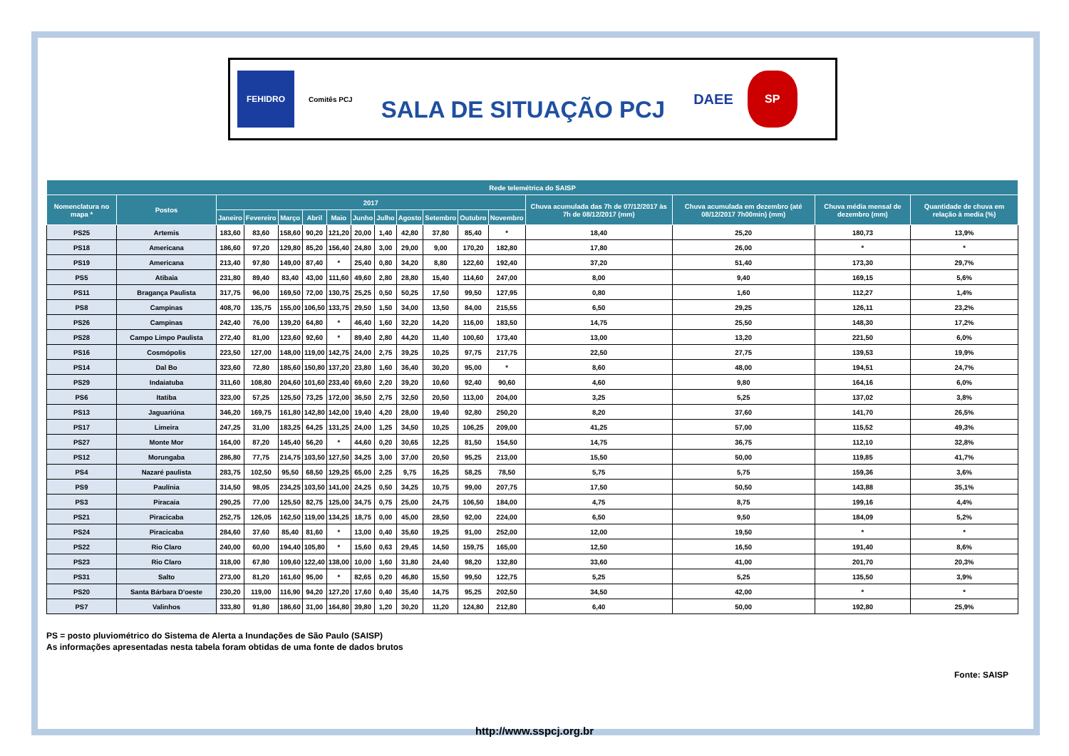FEHIDRO
Comitês PCJ
SALA DE SITUAÇÃO PCJ
DAEE
SP
| Rede telemétrica do SAISP | | | | | | | | | | | | | | | | |
| --- | --- | --- | --- | --- | --- | --- | --- | --- | --- | --- | --- | --- | --- | --- | --- | --- |
| Nomenclatura no mapa * | Postos | 2017 | | | | | | | | | | | Chuva acumulada das 7h de 07/12/2017 às 7h de 08/12/2017 (mm) | Chuva acumulada em dezembro (até 08/12/2017 7h00min) (mm) | Chuva média mensal de dezembro (mm) | Quantidade de chuva em relação à media (%) |
| | | Janeiro | Fevereiro | Março | Abril | Maio | Junho | Julho | Agosto | Setembro | Outubro | Novembro | | | | |
| PS25 | Artemis | 183,60 | 83,60 | 158,60 | 90,20 | 121,20 | 20,00 | 1,40 | 42,80 | 37,80 | 85,40 | * | 18,40 | 25,20 | 180,73 | 13,9% |
| PS18 | Americana | 186,60 | 97,20 | 129,80 | 85,20 | 156,40 | 24,80 | 3,00 | 29,00 | 9,00 | 170,20 | 182,80 | 17,80 | 26,00 | * | * |
| PS19 | Americana | 213,40 | 97,80 | 149,00 | 87,40 | * | 25,40 | 0,80 | 34,20 | 8,80 | 122,60 | 192,40 | 37,20 | 51,40 | 173,30 | 29,7% |
| PS5 | Atibaia | 231,80 | 89,40 | 83,40 | 43,00 | 111,60 | 49,60 | 2,80 | 28,80 | 15,40 | 114,60 | 247,00 | 8,00 | 9,40 | 169,15 | 5,6% |
| PS11 | Bragança Paulista | 317,75 | 96,00 | 169,50 | 72,00 | 130,75 | 25,25 | 0,50 | 50,25 | 17,50 | 99,50 | 127,95 | 0,80 | 1,60 | 112,27 | 1,4% |
| PS8 | Campinas | 408,70 | 135,75 | 155,00 | 106,50 | 133,75 | 29,50 | 1,50 | 34,00 | 13,50 | 84,00 | 215,55 | 6,50 | 29,25 | 126,11 | 23,2% |
| PS26 | Campinas | 242,40 | 76,00 | 139,20 | 64,80 | * | 46,40 | 1,60 | 32,20 | 14,20 | 116,00 | 183,50 | 14,75 | 25,50 | 148,30 | 17,2% |
| PS28 | Campo Limpo Paulista | 272,40 | 81,00 | 123,60 | 92,60 | * | 89,40 | 2,80 | 44,20 | 11,40 | 100,60 | 173,40 | 13,00 | 13,20 | 221,50 | 6,0% |
| PS16 | Cosmópolis | 223,50 | 127,00 | 148,00 | 119,00 | 142,75 | 24,00 | 2,75 | 39,25 | 10,25 | 97,75 | 217,75 | 22,50 | 27,75 | 139,53 | 19,9% |
| PS14 | Dal Bo | 323,60 | 72,80 | 185,60 | 150,80 | 137,20 | 23,80 | 1,60 | 36,40 | 30,20 | 95,00 | * | 8,60 | 48,00 | 194,51 | 24,7% |
| PS29 | Indaiatuba | 311,60 | 108,80 | 204,60 | 101,60 | 233,40 | 69,60 | 2,20 | 39,20 | 10,60 | 92,40 | 90,60 | 4,60 | 9,80 | 164,16 | 6,0% |
| PS6 | Itatiba | 323,00 | 57,25 | 125,50 | 73,25 | 172,00 | 36,50 | 2,75 | 32,50 | 20,50 | 113,00 | 204,00 | 3,25 | 5,25 | 137,02 | 3,8% |
| PS13 | Jaguariúna | 346,20 | 169,75 | 161,80 | 142,80 | 142,00 | 19,40 | 4,20 | 28,00 | 19,40 | 92,80 | 250,20 | 8,20 | 37,60 | 141,70 | 26,5% |
| PS17 | Limeira | 247,25 | 31,00 | 183,25 | 64,25 | 131,25 | 24,00 | 1,25 | 34,50 | 10,25 | 106,25 | 209,00 | 41,25 | 57,00 | 115,52 | 49,3% |
| PS27 | Monte Mor | 164,00 | 87,20 | 145,40 | 56,20 | * | 44,60 | 0,20 | 30,65 | 12,25 | 81,50 | 154,50 | 14,75 | 36,75 | 112,10 | 32,8% |
| PS12 | Morungaba | 286,80 | 77,75 | 214,75 | 103,50 | 127,50 | 34,25 | 3,00 | 37,00 | 20,50 | 95,25 | 213,00 | 15,50 | 50,00 | 119,85 | 41,7% |
| PS4 | Nazaré paulista | 283,75 | 102,50 | 95,50 | 68,50 | 129,25 | 65,00 | 2,25 | 9,75 | 16,25 | 58,25 | 78,50 | 5,75 | 5,75 | 159,36 | 3,6% |
| PS9 | Paulínia | 314,50 | 98,05 | 234,25 | 103,50 | 141,00 | 24,25 | 0,50 | 34,25 | 10,75 | 99,00 | 207,75 | 17,50 | 50,50 | 143,88 | 35,1% |
| PS3 | Piracaia | 290,25 | 77,00 | 125,50 | 82,75 | 125,00 | 34,75 | 0,75 | 25,00 | 24,75 | 106,50 | 184,00 | 4,75 | 8,75 | 199,16 | 4,4% |
| PS21 | Piracicaba | 252,75 | 126,05 | 162,50 | 119,00 | 134,25 | 18,75 | 0,00 | 45,00 | 28,50 | 92,00 | 224,00 | 6,50 | 9,50 | 184,09 | 5,2% |
| PS24 | Piracicaba | 284,60 | 37,60 | 85,40 | 81,60 | * | 13,00 | 0,40 | 35,60 | 19,25 | 91,00 | 252,00 | 12,00 | 19,50 | * | * |
| PS22 | Rio Claro | 240,00 | 60,00 | 194,40 | 105,80 | * | 15,60 | 0,63 | 29,45 | 14,50 | 159,75 | 165,00 | 12,50 | 16,50 | 191,40 | 8,6% |
| PS23 | Rio Claro | 318,00 | 67,80 | 109,60 | 122,40 | 138,00 | 10,00 | 1,60 | 31,80 | 24,40 | 98,20 | 132,80 | 33,60 | 41,00 | 201,70 | 20,3% |
| PS31 | Salto | 273,00 | 81,20 | 161,60 | 95,00 | * | 82,65 | 0,20 | 46,80 | 15,50 | 99,50 | 122,75 | 5,25 | 5,25 | 135,50 | 3,9% |
| PS20 | Santa Bárbara D'oeste | 230,20 | 119,00 | 116,90 | 94,20 | 127,20 | 17,60 | 0,40 | 35,40 | 14,75 | 95,25 | 202,50 | 34,50 | 42,00 | * | * |
| PS7 | Valinhos | 333,80 | 91,80 | 186,60 | 31,00 | 164,80 | 39,80 | 1,20 | 30,20 | 11,20 | 124,80 | 212,80 | 6,40 | 50,00 | 192,80 | 25,9% |
PS = posto pluviométrico do Sistema de Alerta a Inundações de São Paulo (SAISP)
As informações apresentadas nesta tabela foram obtidas de uma fonte de dados brutos
Fonte: SAISP
http://www.sspcj.org.br